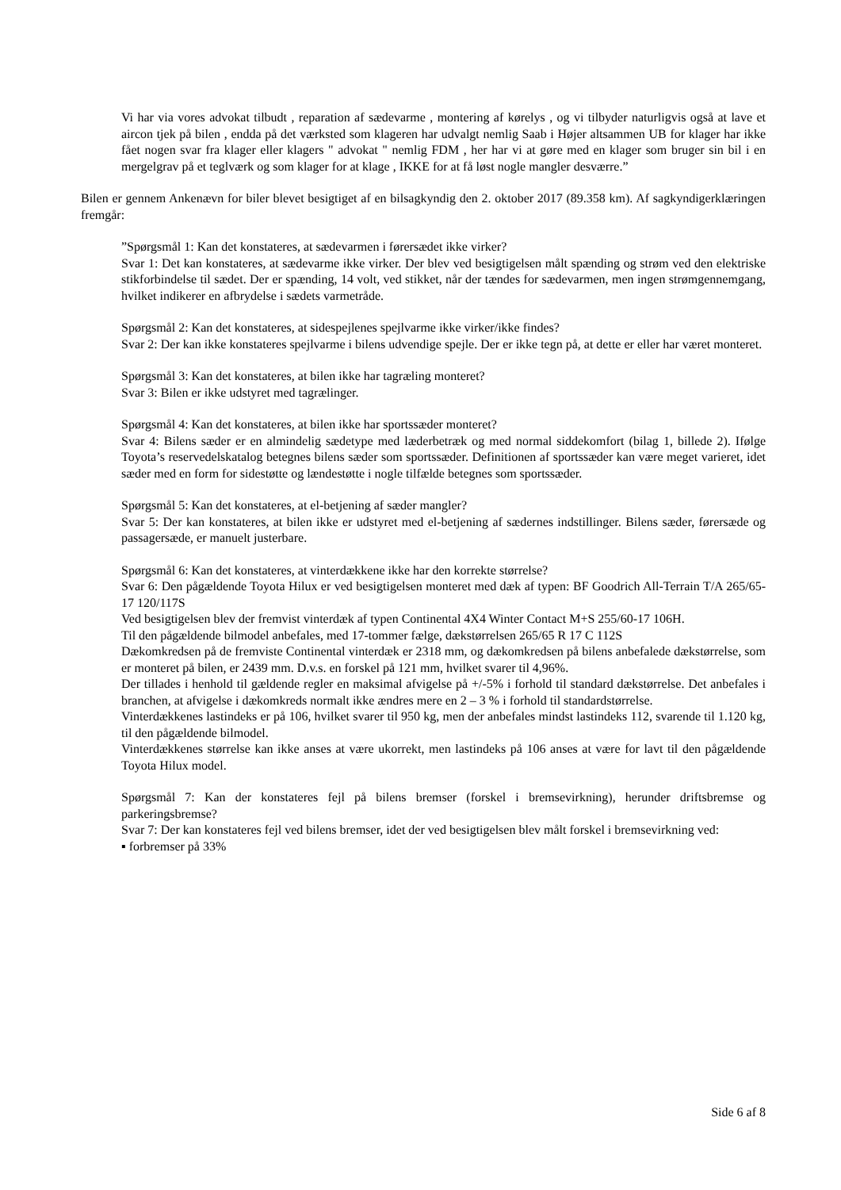Vi har via vores advokat tilbudt , reparation af sædevarme , montering af kørelys , og vi tilbyder naturligvis også at lave et aircon tjek på bilen , endda på det værksted som klageren har udvalgt nemlig Saab i Højer altsammen UB for klager har ikke fået nogen svar fra klager eller klagers " advokat " nemlig FDM , her har vi at gøre med en klager som bruger sin bil i en mergelgrav på et teglværk og som klager for at klage , IKKE for at få løst nogle mangler desværre.”
Bilen er gennem Ankenævn for biler blevet besigtiget af en bilsagkyndig den 2. oktober 2017 (89.358 km). Af sagkyndigerklæringen fremgår:
”Spørgsmål 1: Kan det konstateres, at sædevarmen i førersædet ikke virker?
Svar 1: Det kan konstateres, at sædevarme ikke virker. Der blev ved besigtigelsen målt spænding og strøm ved den elektriske stikforbindelse til sædet. Der er spænding, 14 volt, ved stikket, når der tændes for sædevarmen, men ingen strømgennemgang, hvilket indikerer en afbrydelse i sædets varmetråde.
Spørgsmål 2: Kan det konstateres, at sidespejlenes spejlvarme ikke virker/ikke findes?
Svar 2: Der kan ikke konstateres spejlvarme i bilens udvendige spejle. Der er ikke tegn på, at dette er eller har været monteret.
Spørgsmål 3: Kan det konstateres, at bilen ikke har tagræling monteret?
Svar 3: Bilen er ikke udstyret med tagrælinger.
Spørgsmål 4: Kan det konstateres, at bilen ikke har sportssæder monteret?
Svar 4: Bilens sæder er en almindelig sædetype med læderbetræk og med normal siddekomfort (bilag 1, billede 2). Ifølge Toyota’s reservedelskatalog betegnes bilens sæder som sportssæder. Definitionen af sportssæder kan være meget varieret, idet sæder med en form for sidestøtte og lændestøtte i nogle tilfælde betegnes som sportssæder.
Spørgsmål 5: Kan det konstateres, at el-betjening af sæder mangler?
Svar 5: Der kan konstateres, at bilen ikke er udstyret med el-betjening af sædernes indstillinger. Bilens sæder, førersæde og passagersæde, er manuelt justerbare.
Spørgsmål 6: Kan det konstateres, at vinterdækkene ikke har den korrekte størrelse?
Svar 6: Den pågældende Toyota Hilux er ved besigtigelsen monteret med dæk af typen: BF Goodrich All-Terrain T/A 265/65-17 120/117S
Ved besigtigelsen blev der fremvist vinterdæk af typen Continental 4X4 Winter Contact M+S 255/60-17 106H.
Til den pågældende bilmodel anbefales, med 17-tommer fælge, dækstørrelsen 265/65 R 17 C 112S
Dækomkredsen på de fremviste Continental vinterdæk er 2318 mm, og dækomkredsen på bilens anbefalede dækstørrelse, som er monteret på bilen, er 2439 mm. D.v.s. en forskel på 121 mm, hvilket svarer til 4,96%.
Der tillades i henhold til gældende regler en maksimal afvigelse på +/-5% i forhold til standard dækstørrelse. Det anbefales i branchen, at afvigelse i dækomkreds normalt ikke ændres mere en 2 – 3 % i forhold til standardstørrelse.
Vinterdækkenes lastindeks er på 106, hvilket svarer til 950 kg, men der anbefales mindst lastindeks 112, svarende til 1.120 kg, til den pågældende bilmodel.
Vinterdækkenes størrelse kan ikke anses at være ukorrekt, men lastindeks på 106 anses at være for lavt til den pågældende Toyota Hilux model.
Spørgsmål 7: Kan der konstateres fejl på bilens bremser (forskel i bremsevirkning), herunder driftsbremse og parkeringsbremse?
Svar 7: Der kan konstateres fejl ved bilens bremser, idet der ved besigtigelsen blev målt forskel i bremsevirkning ved:
▪ forbremser på 33%
Side 6 af 8